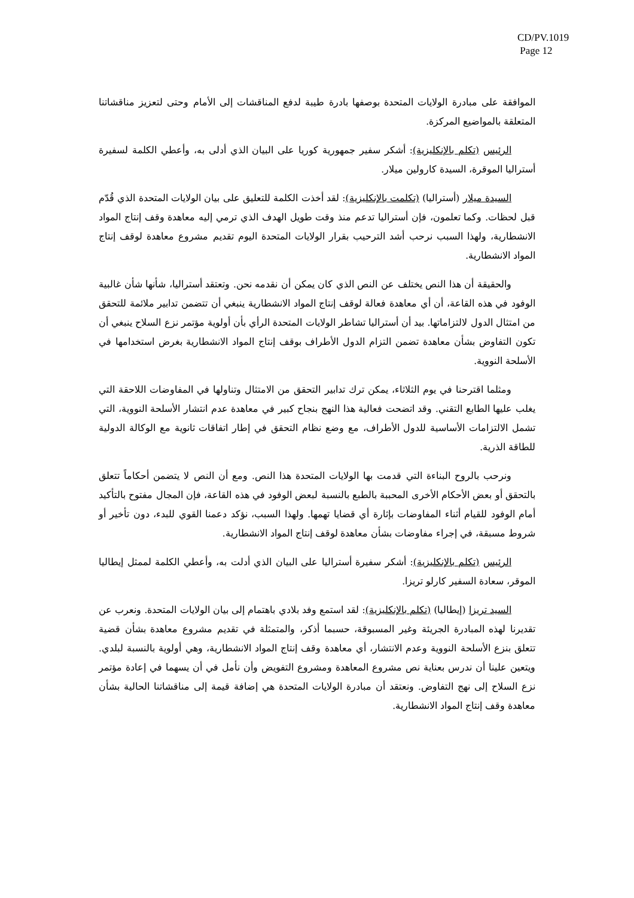CD/PV.1019
Page 12
الموافقة على مبادرة الولايات المتحدة بوصفها بادرة طيبة لدفع المناقشات إلى الأمام وحتى لتعزيز مناقشاتنا المتعلقة بالمواضيع المركزة.
الرئيس (تكلم بالإنكليزية): أشكر سفير جمهورية كوريا على البيان الذي أدلى به، وأعطي الكلمة لسفيرة أستراليا الموقرة، السيدة كارولين ميلار.
السيدة ميلار (أستراليا) (تكلمت بالإنكليزية): لقد أخذت الكلمة للتعليق على بيان الولايات المتحدة الذي قُدّم قبل لحظات. وكما تعلمون، فإن أستراليا تدعم منذ وقت طويل الهدف الذي ترمي إليه معاهدة وقف إنتاج المواد الانشطارية، ولهذا السبب نرحب أشد الترحيب بقرار الولايات المتحدة اليوم تقديم مشروع معاهدة لوقف إنتاج المواد الانشطارية.
والحقيقة أن هذا النص يختلف عن النص الذي كان يمكن أن نقدمه نحن. وتعتقد أستراليا، شأنها شأن غالبية الوفود في هذه القاعة، أن أي معاهدة فعالة لوقف إنتاج المواد الانشطارية ينبغي أن تتضمن تدابير ملائمة للتحقق من امتثال الدول لالتزاماتها. بيد أن أستراليا تشاطر الولايات المتحدة الرأي بأن أولوية مؤتمر نزع السلاح ينبغي أن تكون التفاوض بشأن معاهدة تضمن التزام الدول الأطراف بوقف إنتاج المواد الانشطارية بغرض استخدامها في الأسلحة النووية.
ومثلما اقترحنا في يوم الثلاثاء، يمكن ترك تدابير التحقق من الامتثال وتناولها في المفاوضات اللاحقة التي يغلب عليها الطابع التقني. وقد اتضحت فعالية هذا النهج بنجاح كبير في معاهدة عدم انتشار الأسلحة النووية، التي تشمل الالتزامات الأساسية للدول الأطراف، مع وضع نظام التحقق في إطار اتفاقات ثانوية مع الوكالة الدولية للطاقة الذرية.
ونرحب بالروح البناءة التي قدمت بها الولايات المتحدة هذا النص. ومع أن النص لا يتضمن أحكاماً تتعلق بالتحقق أو بعض الأحكام الأخرى المحببة بالطبع بالنسبة لبعض الوفود في هذه القاعة، فإن المجال مفتوح بالتأكيد أمام الوفود للقيام أثناء المفاوضات بإثارة أي قضايا تهمها. ولهذا السبب، نؤكد دعمنا القوي للبدء، دون تأخير أو شروط مسبقة، في إجراء مفاوضات بشأن معاهدة لوقف إنتاج المواد الانشطارية.
الرئيس (تكلم بالإنكليزية): أشكر سفيرة أستراليا على البيان الذي أدلت به، وأعطي الكلمة لممثل إيطاليا الموقر، سعادة السفير كارلو تريزا.
السيد تريزا (إيطاليا) (تكلم بالإنكليزية): لقد استمع وفد بلادي باهتمام إلى بيان الولايات المتحدة. ونعرب عن تقديرنا لهذه المبادرة الجريئة وغير المسبوقة، حسبما أذكر، والمتمثلة في تقديم مشروع معاهدة بشأن قضية تتعلق بنزع الأسلحة النووية وعدم الانتشار، أي معاهدة وقف إنتاج المواد الانشطارية، وهي أولوية بالنسبة لبلدي. ويتعين علينا أن ندرس بعناية نص مشروع المعاهدة ومشروع التفويض وأن نأمل في أن يسهما في إعادة مؤتمر نزع السلاح إلى نهج التفاوض. ونعتقد أن مبادرة الولايات المتحدة هي إضافة قيمة إلى مناقشاتنا الحالية بشأن معاهدة وقف إنتاج المواد الانشطارية.